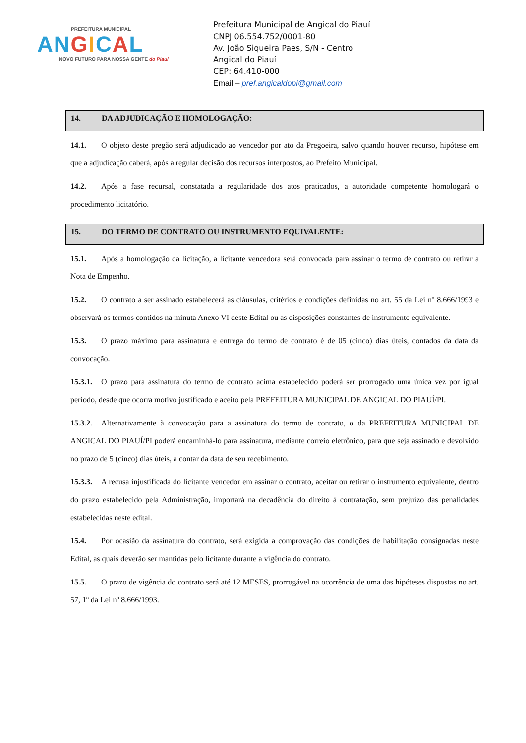PREFEITURA MUNICIPAL
AN GICAL
NOVO FUTURO PARA NOSSA GENTE do Piauí
Prefeitura Municipal de Angical do Piauí
CNPJ 06.554.752/0001-80
Av. João Siqueira Paes, S/N - Centro
Angical do Piauí
CEP: 64.410-000
Email – pref.angicaldopi@gmail.com
14. DA ADJUDICAÇÃO E HOMOLOGAÇÃO:
14.1. O objeto deste pregão será adjudicado ao vencedor por ato da Pregoeira, salvo quando houver recurso, hipótese em que a adjudicação caberá, após a regular decisão dos recursos interpostos, ao Prefeito Municipal.
14.2. Após a fase recursal, constatada a regularidade dos atos praticados, a autoridade competente homologará o procedimento licitatório.
15. DO TERMO DE CONTRATO OU INSTRUMENTO EQUIVALENTE:
15.1. Após a homologação da licitação, a licitante vencedora será convocada para assinar o termo de contrato ou retirar a Nota de Empenho.
15.2. O contrato a ser assinado estabelecerá as cláusulas, critérios e condições definidas no art. 55 da Lei nº 8.666/1993 e observará os termos contidos na minuta Anexo VI deste Edital ou as disposições constantes de instrumento equivalente.
15.3. O prazo máximo para assinatura e entrega do termo de contrato é de 05 (cinco) dias úteis, contados da data da convocação.
15.3.1. O prazo para assinatura do termo de contrato acima estabelecido poderá ser prorrogado uma única vez por igual período, desde que ocorra motivo justificado e aceito pela PREFEITURA MUNICIPAL DE ANGICAL DO PIAUÍ/PI.
15.3.2. Alternativamente à convocação para a assinatura do termo de contrato, o da PREFEITURA MUNICIPAL DE ANGICAL DO PIAUÍ/PI poderá encaminhá-lo para assinatura, mediante correio eletrônico, para que seja assinado e devolvido no prazo de 5 (cinco) dias úteis, a contar da data de seu recebimento.
15.3.3. A recusa injustificada do licitante vencedor em assinar o contrato, aceitar ou retirar o instrumento equivalente, dentro do prazo estabelecido pela Administração, importará na decadência do direito à contratação, sem prejuízo das penalidades estabelecidas neste edital.
15.4. Por ocasião da assinatura do contrato, será exigida a comprovação das condições de habilitação consignadas neste Edital, as quais deverão ser mantidas pelo licitante durante a vigência do contrato.
15.5. O prazo de vigência do contrato será até 12 MESES, prorrogável na ocorrência de uma das hipóteses dispostas no art. 57, 1º da Lei nº 8.666/1993.